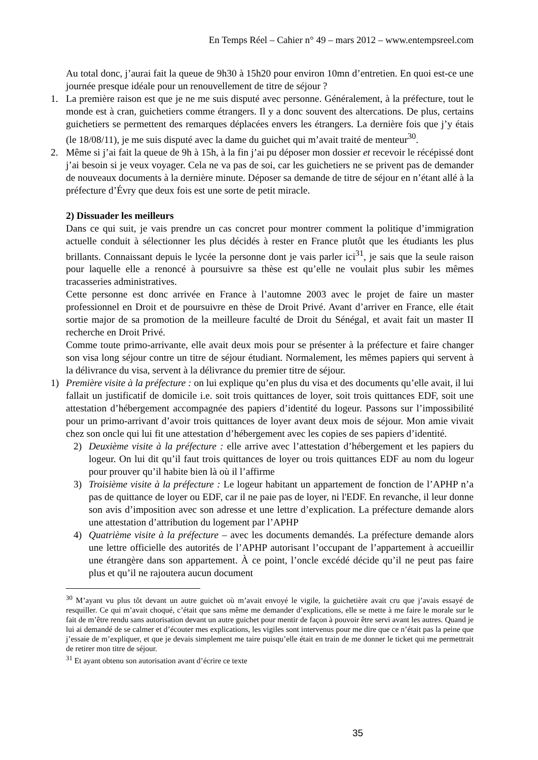En Temps Réel – Cahier n° 49 – mars 2012 – www.entempsreel.com
Au total donc, j’aurai fait la queue de 9h30 à 15h20 pour environ 10mn d’entretien. En quoi est-ce une journée presque idéale pour un renouvellement de titre de séjour ?
1. La première raison est que je ne me suis disputé avec personne. Généralement, à la préfecture, tout le monde est à cran, guichetiers comme étrangers. Il y a donc souvent des altercations. De plus, certains guichetiers se permettent des remarques déplacées envers les étrangers. La dernière fois que j’y étais (le 18/08/11), je me suis disputé avec la dame du guichet qui m’avait traité de menteur<sup>30</sup>.
2. Même si j’ai fait la queue de 9h à 15h, à la fin j’ai pu déposer mon dossier et recevoir le récépissé dont j’ai besoin si je veux voyager. Cela ne va pas de soi, car les guichetiers ne se privent pas de demander de nouveaux documents à la dernière minute. Déposer sa demande de titre de séjour en n’étant allé à la préfecture d’Évry que deux fois est une sorte de petit miracle.
2) Dissuader les meilleurs
Dans ce qui suit, je vais prendre un cas concret pour montrer comment la politique d’immigration actuelle conduit à sélectionner les plus décidés à rester en France plutôt que les étudiants les plus brillants. Connaissant depuis le lycée la personne dont je vais parler ici<sup>31</sup>, je sais que la seule raison pour laquelle elle a renoncé à poursuivre sa thèse est qu’elle ne voulait plus subir les mêmes tracasseries administratives.
Cette personne est donc arrivée en France à l’automne 2003 avec le projet de faire un master professionnel en Droit et de poursuivre en thèse de Droit Privé. Avant d’arriver en France, elle était sortie major de sa promotion de la meilleure faculté de Droit du Sénégal, et avait fait un master II recherche en Droit Privé.
Comme toute primo-arrivante, elle avait deux mois pour se présenter à la préfecture et faire changer son visa long séjour contre un titre de séjour étudiant. Normalement, les mêmes papiers qui servent à la délivrance du visa, servent à la délivrance du premier titre de séjour.
1) Première visite à la préfecture : on lui explique qu’en plus du visa et des documents qu’elle avait, il lui fallait un justificatif de domicile i.e. soit trois quittances de loyer, soit trois quittances EDF, soit une attestation d’hébergement accompagnée des papiers d’identité du logeur. Passons sur l’impossibilité pour un primo-arrivant d’avoir trois quittances de loyer avant deux mois de séjour. Mon amie vivait chez son oncle qui lui fit une attestation d’hébergement avec les copies de ses papiers d’identité.
2) Deuxième visite à la préfecture : elle arrive avec l’attestation d’hébergement et les papiers du logeur. On lui dit qu’il faut trois quittances de loyer ou trois quittances EDF au nom du logeur pour prouver qu’il habite bien là où il l’affirme
3) Troisième visite à la préfecture : Le logeur habitant un appartement de fonction de l’APHP n’a pas de quittance de loyer ou EDF, car il ne paie pas de loyer, ni l'EDF. En revanche, il leur donne son avis d’imposition avec son adresse et une lettre d’explication. La préfecture demande alors une attestation d’attribution du logement par l’APHP
4) Quatrième visite à la préfecture – avec les documents demandés. La préfecture demande alors une lettre officielle des autorités de l’APHP autorisant l’occupant de l’appartement à accueillir une étrangère dans son appartement. À ce point, l’oncle excédé décide qu’il ne peut pas faire plus et qu’il ne rajoutera aucun document
<sup>30</sup> M’ayant vu plus tôt devant un autre guichet où m’avait envoyé le vigile, la guichetière avait cru que j’avais essayé de resquiller. Ce qui m’avait choqué, c’était que sans même me demander d’explications, elle se mette à me faire le morale sur le fait de m’être rendu sans autorisation devant un autre guichet pour mentir de façon à pouvoir être servi avant les autres. Quand je lui ai demandé de se calmer et d’écouter mes explications, les vigiles sont intervenus pour me dire que ce n’était pas la peine que j’essaie de m’expliquer, et que je devais simplement me taire puisqu’elle était en train de me donner le ticket qui me permettrait de retirer mon titre de séjour.
<sup>31</sup> Et ayant obtenu son autorisation avant d’écrire ce texte
35